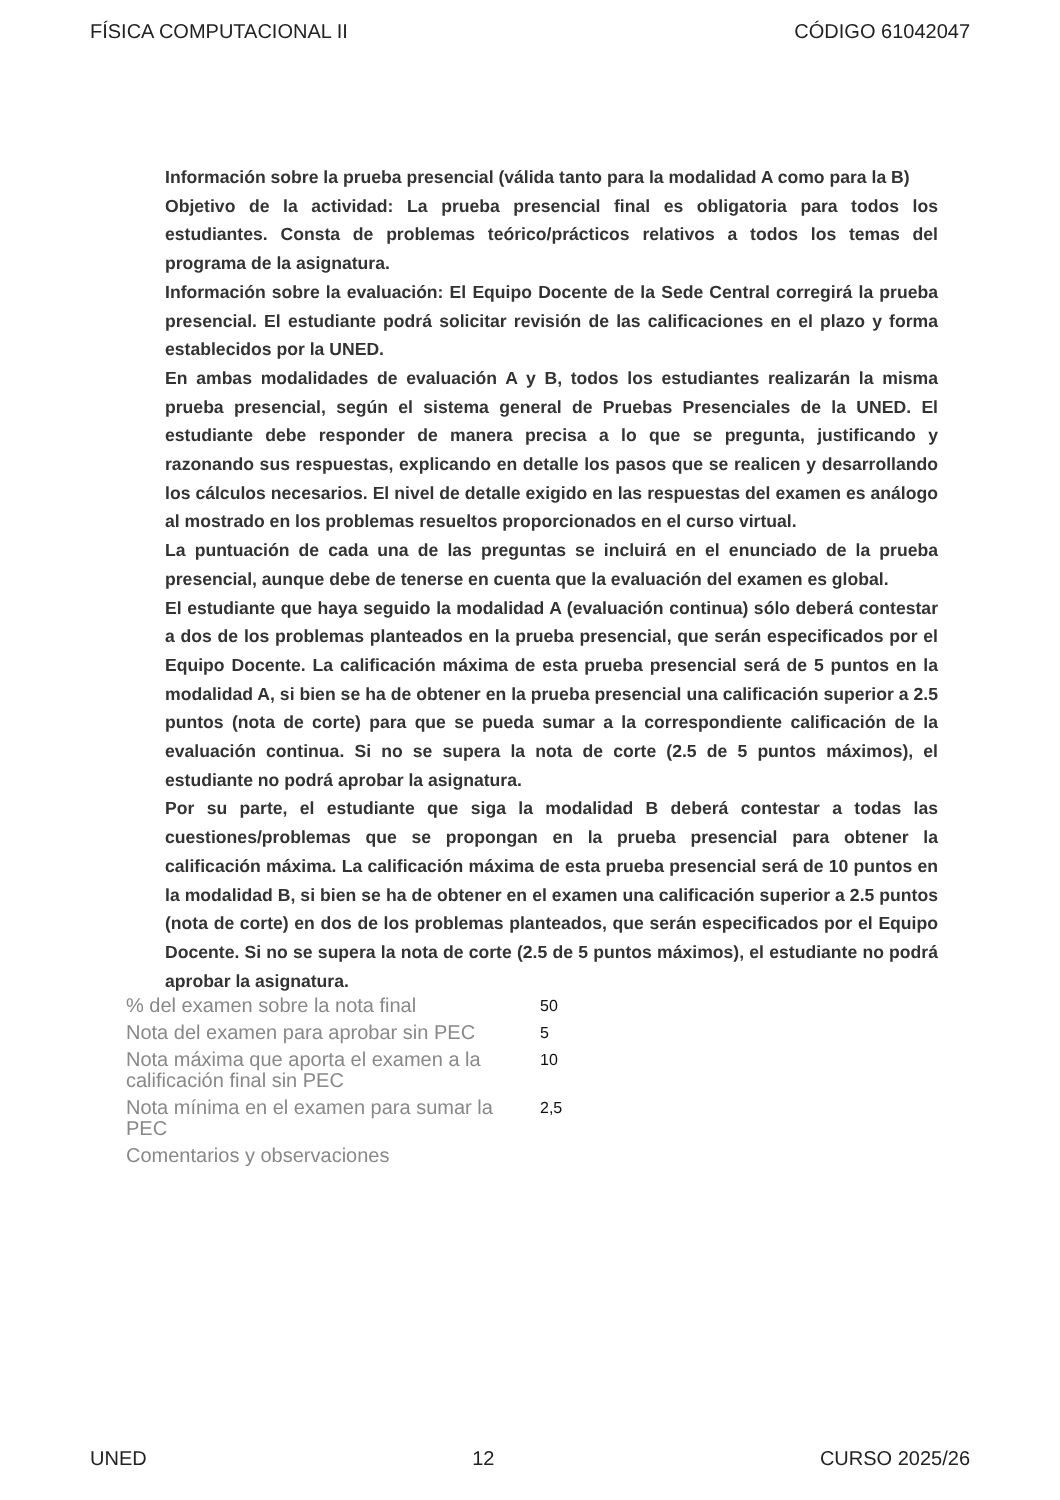FÍSICA COMPUTACIONAL II CÓDIGO 61042047
Información sobre la prueba presencial (válida tanto para la modalidad A como para la B)
Objetivo de la actividad: La prueba presencial final es obligatoria para todos los estudiantes. Consta de problemas teórico/prácticos relativos a todos los temas del programa de la asignatura.
Información sobre la evaluación: El Equipo Docente de la Sede Central corregirá la prueba presencial. El estudiante podrá solicitar revisión de las calificaciones en el plazo y forma establecidos por la UNED.
En ambas modalidades de evaluación A y B, todos los estudiantes realizarán la misma prueba presencial, según el sistema general de Pruebas Presenciales de la UNED. El estudiante debe responder de manera precisa a lo que se pregunta, justificando y razonando sus respuestas, explicando en detalle los pasos que se realicen y desarrollando los cálculos necesarios. El nivel de detalle exigido en las respuestas del examen es análogo al mostrado en los problemas resueltos proporcionados en el curso virtual.
La puntuación de cada una de las preguntas se incluirá en el enunciado de la prueba presencial, aunque debe de tenerse en cuenta que la evaluación del examen es global.
El estudiante que haya seguido la modalidad A (evaluación continua) sólo deberá contestar a dos de los problemas planteados en la prueba presencial, que serán especificados por el Equipo Docente. La calificación máxima de esta prueba presencial será de 5 puntos en la modalidad A, si bien se ha de obtener en la prueba presencial una calificación superior a 2.5 puntos (nota de corte) para que se pueda sumar a la correspondiente calificación de la evaluación continua. Si no se supera la nota de corte (2.5 de 5 puntos máximos), el estudiante no podrá aprobar la asignatura.
Por su parte, el estudiante que siga la modalidad B deberá contestar a todas las cuestiones/problemas que se propongan en la prueba presencial para obtener la calificación máxima. La calificación máxima de esta prueba presencial será de 10 puntos en la modalidad B, si bien se ha de obtener en el examen una calificación superior a 2.5 puntos (nota de corte) en dos de los problemas planteados, que serán especificados por el Equipo Docente. Si no se supera la nota de corte (2.5 de 5 puntos máximos), el estudiante no podrá aprobar la asignatura.
| % del examen sobre la nota final | 50 |
| Nota del examen para aprobar sin PEC | 5 |
| Nota máxima que aporta el examen a la calificación final sin PEC | 10 |
| Nota mínima en el examen para sumar la PEC | 2,5 |
| Comentarios y observaciones | |
UNED 12 CURSO 2025/26